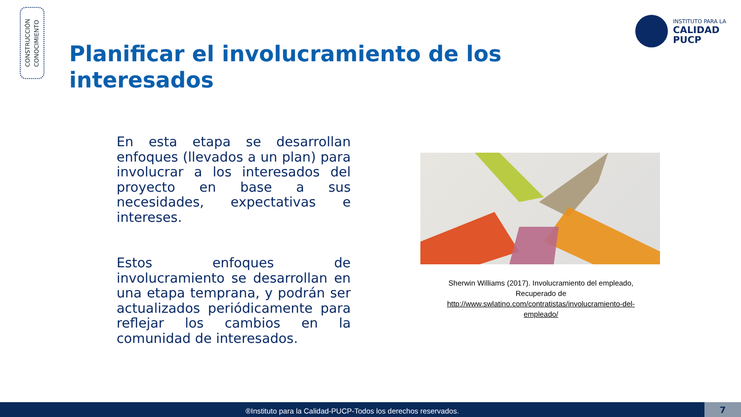CONSTRUCCIÓN
CONOCIMIENTO
INSTITUTO PARA LA
CALIDAD
PUCP
Planificar el involucramiento de los interesados
En esta etapa se desarrollan enfoques (llevados a un plan) para involucrar a los interesados del proyecto en base a sus necesidades, expectativas e intereses.
Estos enfoques de involucramiento se desarrollan en una etapa temprana, y podrán ser actualizados periódicamente para reflejar los cambios en la comunidad de interesados.
Sherwin Williams (2017). Involucramiento del empleado, Recuperado de
http://www.swlatino.com/contratistas/involucramiento-del-empleado/
®Instituto para la Calidad-PUCP-Todos los derechos reservados. 7